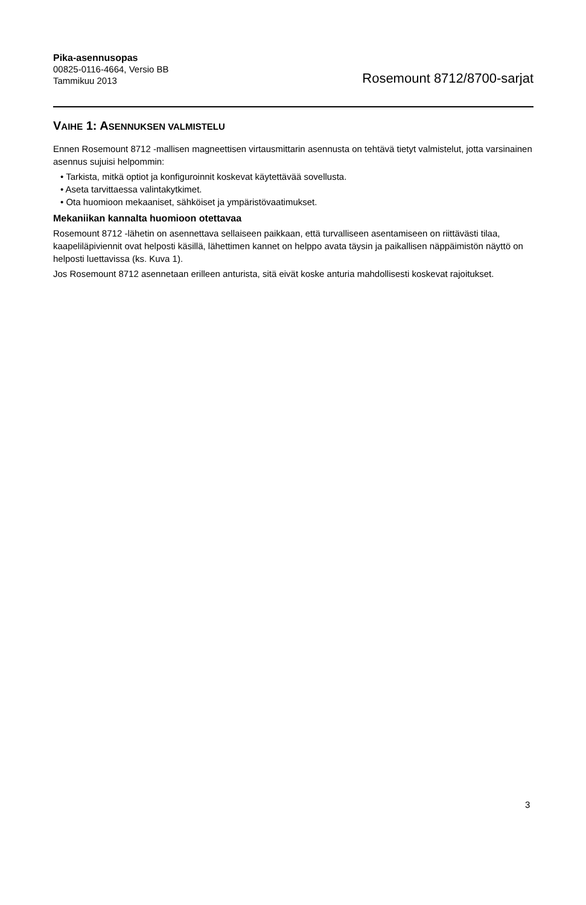Pika-asennusopas
00825-0116-4664, Versio BB
Tammikuu 2013
Rosemount 8712/8700-sarjat
VAIHE 1: ASENNUKSEN VALMISTELU
Ennen Rosemount 8712 -mallisen magneettisen virtausmittarin asennusta on tehtävä tietyt valmistelut, jotta varsinainen asennus sujuisi helpommin:
• Tarkista, mitkä optiot ja konfiguroinnit koskevat käytettävää sovellusta.
• Aseta tarvittaessa valintakytkimet.
• Ota huomioon mekaaniset, sähköiset ja ympäristövaatimukset.
Mekaniikan kannalta huomioon otettavaa
Rosemount 8712 -lähetin on asennettava sellaiseen paikkaan, että turvalliseen asentamiseen on riittävästi tilaa, kaapeliläpiviennit ovat helposti käsillä, lähettimen kannet on helppo avata täysin ja paikallisen näppäimistön näyttö on helposti luettavissa (ks. Kuva 1).
Jos Rosemount 8712 asennetaan erilleen anturista, sitä eivät koske anturia mahdollisesti koskevat rajoitukset.
3